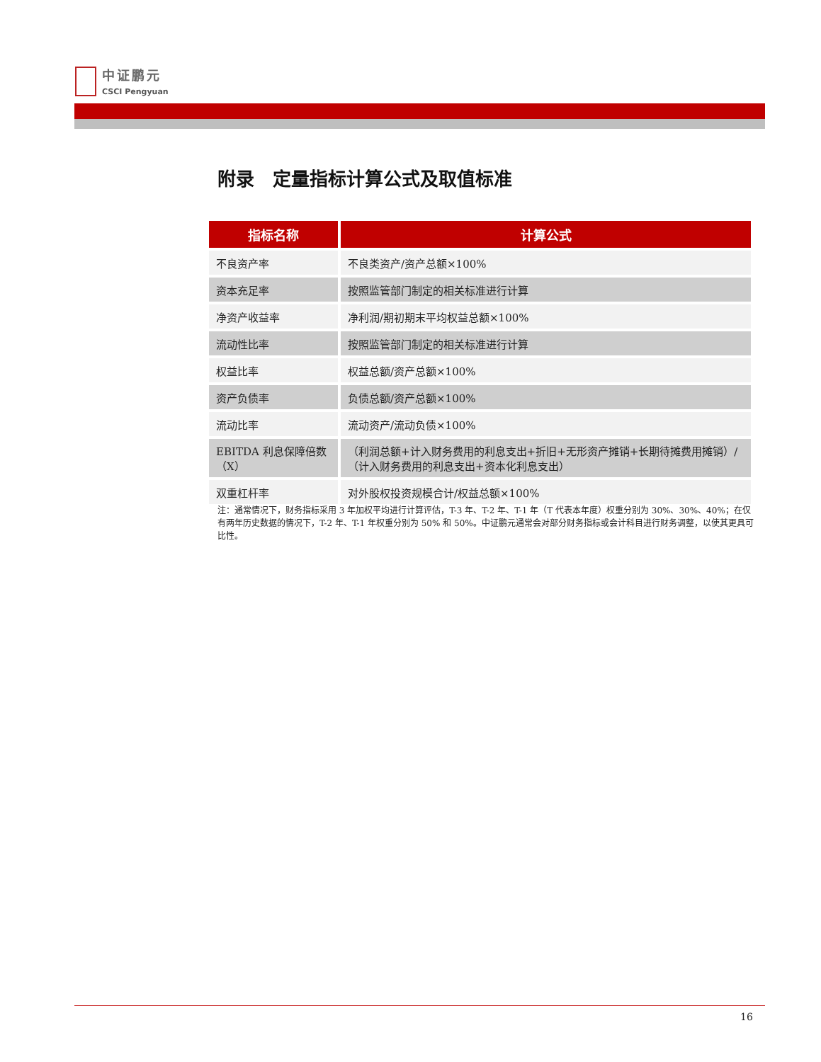中证鹏元
CSCI Pengyuan
附录　定量指标计算公式及取值标准
| 指标名称 | 计算公式 |
| --- | --- |
| 不良资产率 | 不良类资产/资产总额×100% |
| 资本充足率 | 按照监管部门制定的相关标准进行计算 |
| 净资产收益率 | 净利润/期初期末平均权益总额×100% |
| 流动性比率 | 按照监管部门制定的相关标准进行计算 |
| 权益比率 | 权益总额/资产总额×100% |
| 资产负债率 | 负债总额/资产总额×100% |
| 流动比率 | 流动资产/流动负债×100% |
| EBITDA 利息保障倍数（X） | （利润总额+计入财务费用的利息支出+折旧+无形资产摊销+长期待摊费用摊销）/（计入财务费用的利息支出+资本化利息支出） |
| 双重杠杆率 | 对外股权投资规模合计/权益总额×100% |
注：通常情况下，财务指标采用 3 年加权平均进行计算评估，T-3 年、T-2 年、T-1 年（T 代表本年度）权重分别为 30%、30%、40%；在仅有两年历史数据的情况下，T-2 年、T-1 年权重分别为 50% 和 50%。中证鹏元通常会对部分财务指标或会计科目进行财务调整，以使其更具可比性。
16